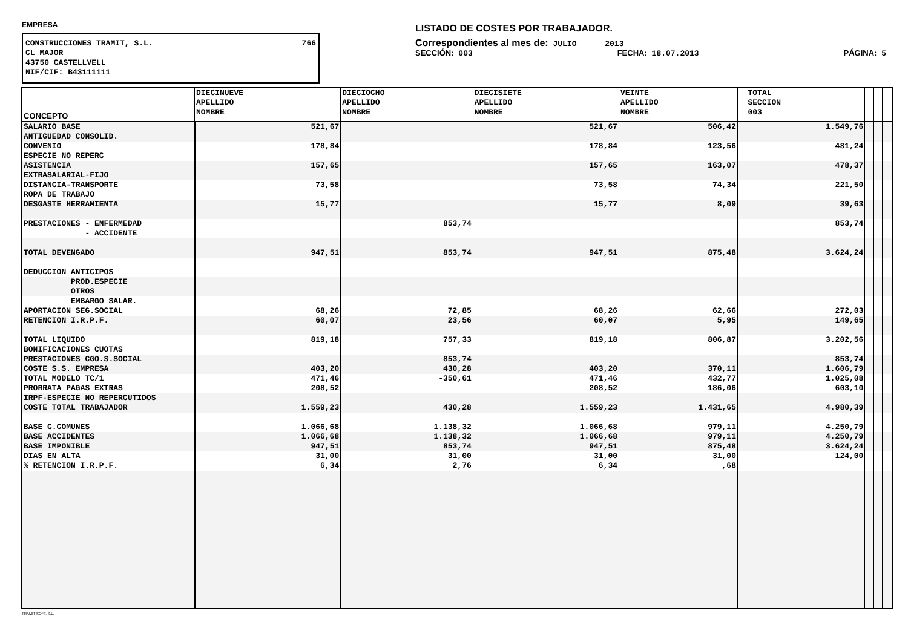EMPRESA
CONSTRUCCIONES TRAMIT, S.L. 766
CL MAJOR
43750 CASTELLVELL
NIF/CIF: B43111111
LISTADO DE COSTES POR TRABAJADOR.
Correspondientes al mes de: JULIO 2013
SECCIÓN: 003 FECHA: 18.07.2013 PÁGINA: 5
| CONCEPTO | DIECINUEVE APELLIDO NOMBRE | DIECIOCHO APELLIDO NOMBRE | DIECISIETE APELLIDO NOMBRE | VEINTE APELLIDO NOMBRE | | TOTAL SECCION 003 | | | |
| --- | --- | --- | --- | --- | --- | --- | --- | --- | --- |
| SALARIO BASE | 521,67 | | 521,67 | 506,42 | | 1.549,76 | | | |
| ANTIGUEDAD CONSOLID. | | | | | | | | | |
| CONVENIO | 178,84 | | 178,84 | 123,56 | | 481,24 | | | |
| ESPECIE NO REPERC | | | | | | | | | |
| ASISTENCIA | 157,65 | | 157,65 | 163,07 | | 478,37 | | | |
| EXTRASALARIAL-FIJO | | | | | | | | | |
| DISTANCIA-TRANSPORTE | 73,58 | | 73,58 | 74,34 | | 221,50 | | | |
| ROPA DE TRABAJO | | | | | | | | | |
| DESGASTE HERRAMIENTA | 15,77 | | 15,77 | 8,09 | | 39,63 | | | |
| PRESTACIONES - ENFERMEDAD | | 853,74 | | | | 853,74 | | | |
| - ACCIDENTE | | | | | | | | | |
| TOTAL DEVENGADO | 947,51 | 853,74 | 947,51 | 875,48 | | 3.624,24 | | | |
| DEDUCCION ANTICIPOS | | | | | | | | | |
| PROD.ESPECIE | | | | | | | | | |
| OTROS | | | | | | | | | |
| EMBARGO SALAR. | | | | | | | | | |
| APORTACION SEG.SOCIAL | 68,26 | 72,85 | 68,26 | 62,66 | | 272,03 | | | |
| RETENCION I.R.P.F. | 60,07 | 23,56 | 60,07 | 5,95 | | 149,65 | | | |
| TOTAL LIQUIDO | 819,18 | 757,33 | 819,18 | 806,87 | | 3.202,56 | | | |
| BONIFICACIONES CUOTAS | | | | | | | | | |
| PRESTACIONES CGO.S.SOCIAL | | 853,74 | | | | 853,74 | | | |
| COSTE S.S. EMPRESA | 403,20 | 430,28 | 403,20 | 370,11 | | 1.606,79 | | | |
| TOTAL MODELO TC/1 | 471,46 | -350,61 | 471,46 | 432,77 | | 1.025,08 | | | |
| PRORRATA PAGAS EXTRAS | 208,52 | | 208,52 | 186,06 | | 603,10 | | | |
| IRPF-ESPECIE NO REPERCUTIDOS | | | | | | | | | |
| COSTE TOTAL TRABAJADOR | 1.559,23 | 430,28 | 1.559,23 | 1.431,65 | | 4.980,39 | | | |
| BASE C.COMUNES | 1.066,68 | 1.138,32 | 1.066,68 | 979,11 | | 4.250,79 | | | |
| BASE ACCIDENTES | 1.066,68 | 1.138,32 | 1.066,68 | 979,11 | | 4.250,79 | | | |
| BASE IMPONIBLE | 947,51 | 853,74 | 947,51 | 875,48 | | 3.624,24 | | | |
| DIAS EN ALTA | 31,00 | 31,00 | 31,00 | 31,00 | | 124,00 | | | |
| % RETENCION I.R.P.F. | 6,34 | 2,76 | 6,34 | ,68 | | | | | |
TRAMIT SOFT, S.L.